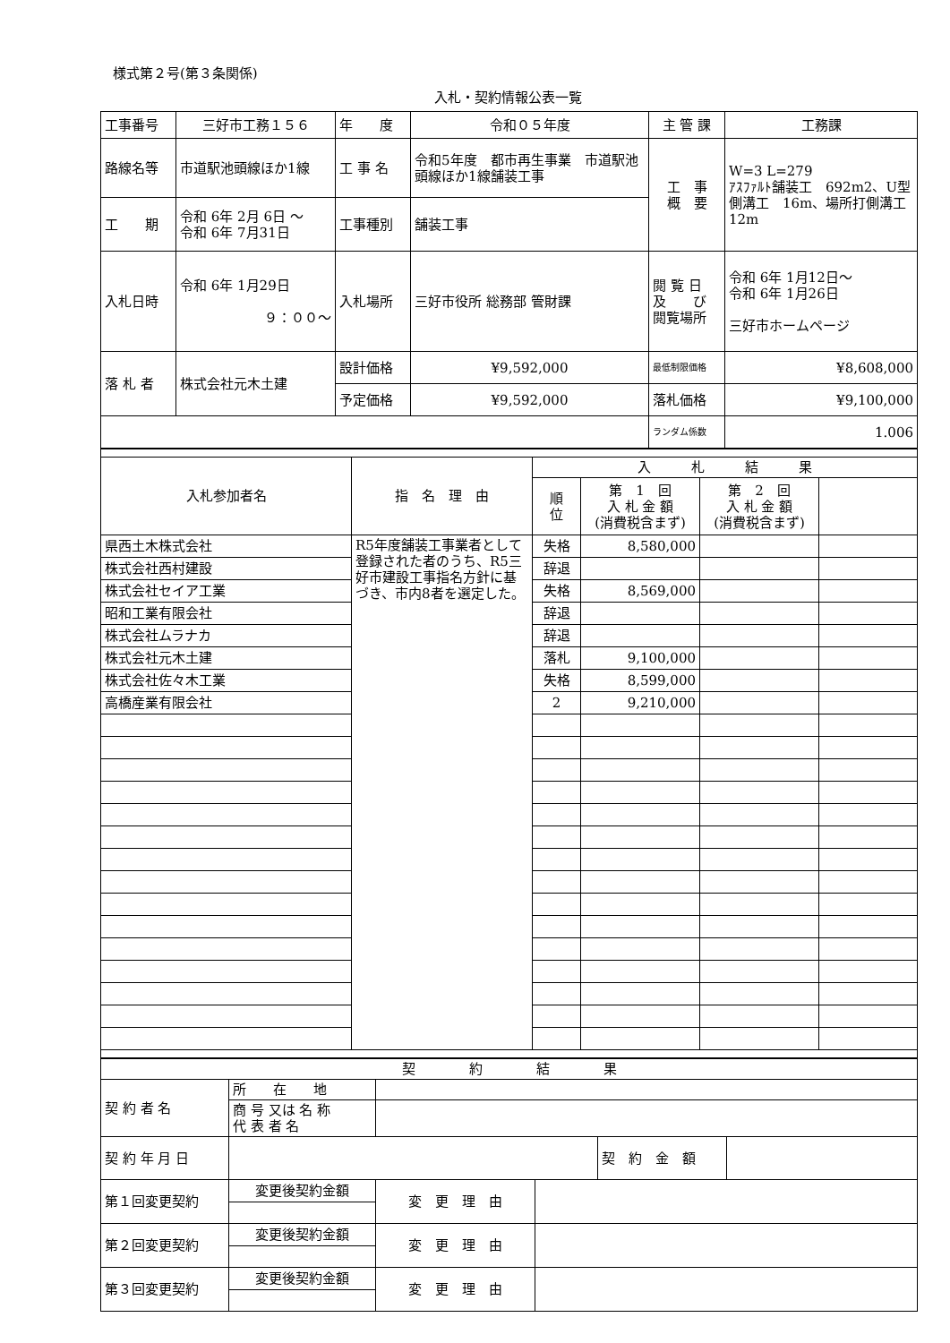様式第２号(第３条関係)
入札・契約情報公表一覧
| 工事番号 | 三好市工務１５６ | 年 度 | 令和０５年度 | 主 管 課 | 工務課 |
| 路線名等 | 市道駅池頭線ほか1線 | 工 事 名 | 令和5年度 都市再生事業 市道駅池頭線ほか1線舗装工事 | 工 事 概 要 | W=3 L=279 ｱｽﾌｧﾙﾄ舗装工 692m2、U型側溝工 16m、場所打側溝工 12m |
| 工 期 | 令和 6年 2月 6日 ～ 令和 6年 7月31日 | 工事種別 | 舗装工事 | | |
| 入札日時 | 令和 6年 1月29日 ９：００～ | 入札場所 | 三好市役所 総務部 管財課 | 閲 覧 日 及 び 閲覧場所 | 令和 6年 1月12日～ 令和 6年 1月26日 三好市ホームページ |
| 落 札 者 | 株式会社元木土建 | 設計価格 | ¥9,592,000 | 最低制限価格 | ¥8,608,000 |
| | | 予定価格 | ¥9,592,000 | 落札価格 | ¥9,100,000 |
| | | | | ランダム係数 | 1.006 |
| 入札参加者名 | 指 名 理 由 | 入 札 結 果 | | | |
| --- | --- | --- | --- | --- | --- |
| | | 順 位 | 第 1 回 入 札 金 額 (消費税含まず) | 第 2 回 入 札 金 額 (消費税含まず) | |
| 県西土木株式会社 | R5年度舗装工事業者として登録された者のうち、R5三好市建設工事指名方針に基づき、市内8者を選定した。 | 失格 | 8,580,000 | | |
| 株式会社西村建設 | | 辞退 | | | |
| 株式会社セイア工業 | | 失格 | 8,569,000 | | |
| 昭和工業有限会社 | | 辞退 | | | |
| 株式会社ムラナカ | | 辞退 | | | |
| 株式会社元木土建 | | 落札 | 9,100,000 | | |
| 株式会社佐々木工業 | | 失格 | 8,599,000 | | |
| 高橋産業有限会社 | | 2 | 9,210,000 | | |
| 契 約 結 果 | | | | | |
| 契 約 者 名 | 所 在 地 | | | | |
| | 商 号 又は 名 称 代 表 者 名 | | | | |
| 契 約 年 月 日 | | | | 契 約 金 額 | |
| 第１回変更契約 | 変更後契約金額 | 変 更 理 由 | | | |
| 第２回変更契約 | 変更後契約金額 | 変 更 理 由 | | | |
| 第３回変更契約 | 変更後契約金額 | 変 更 理 由 | | | |